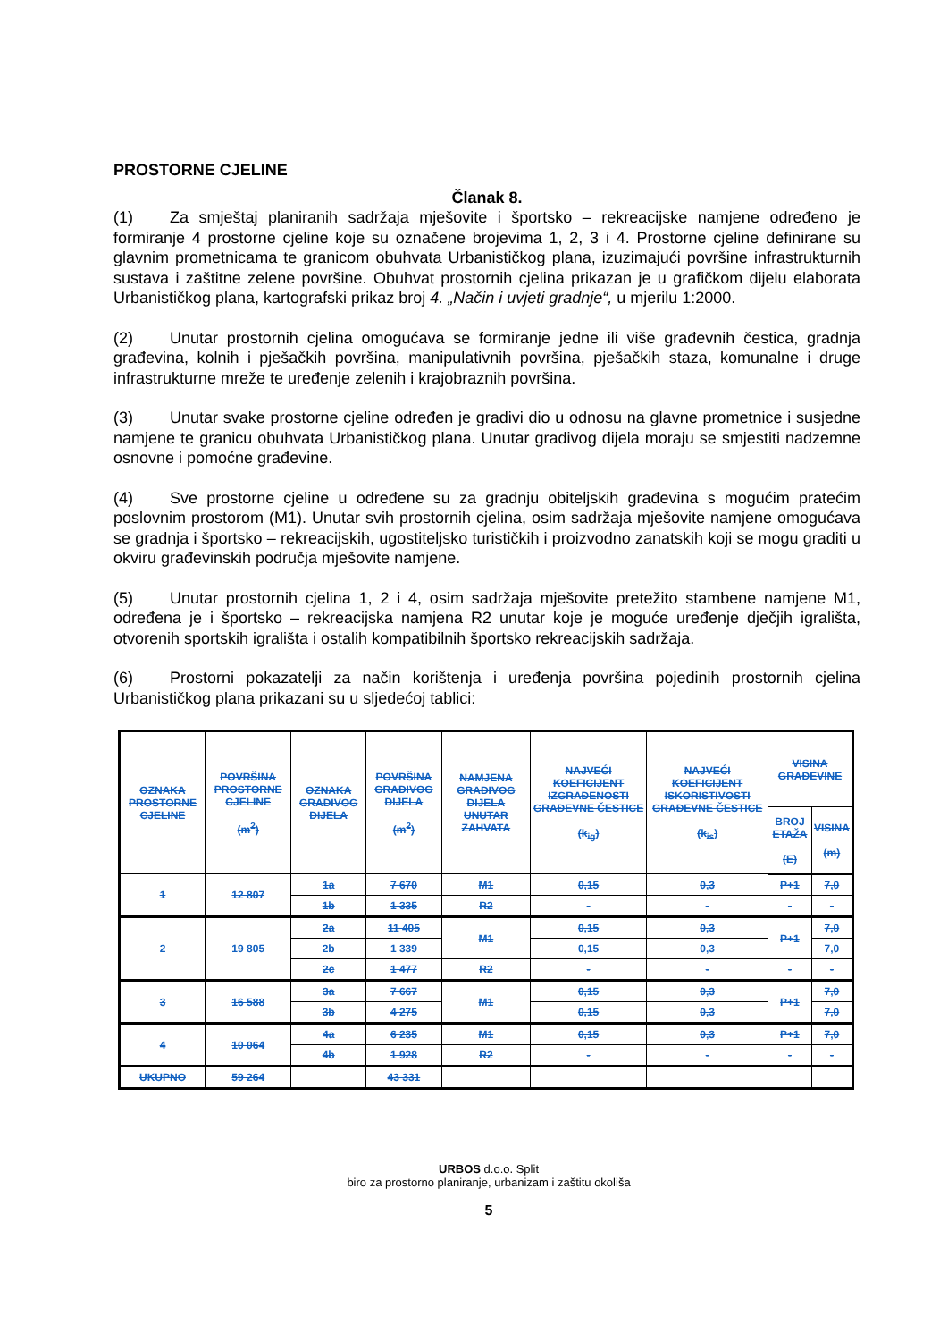PROSTORNE CJELINE
Članak 8.
(1) Za smještaj planiranih sadržaja mješovite i športsko – rekreacijske namjene određeno je formiranje 4 prostorne cjeline koje su označene brojevima 1, 2, 3 i 4. Prostorne cjeline definirane su glavnim prometnicama te granicom obuhvata Urbanističkog plana, izuzimajući površine infrastrukturnih sustava i zaštitne zelene površine. Obuhvat prostornih cjelina prikazan je u grafičkom dijelu elaborata Urbanističkog plana, kartografski prikaz broj 4. „Način i uvjeti gradnje“, u mjerilu 1:2000.
(2) Unutar prostornih cjelina omogućava se formiranje jedne ili više građevnih čestica, gradnja građevina, kolnih i pješačkih površina, manipulativnih površina, pješačkih staza, komunalne i druge infrastrukturne mreže te uređenje zelenih i krajobraznih površina.
(3) Unutar svake prostorne cjeline određen je gradivi dio u odnosu na glavne prometnice i susjedne namjene te granicu obuhvata Urbanističkog plana. Unutar gradivog dijela moraju se smjestiti nadzemne osnovne i pomoćne građevine.
(4) Sve prostorne cjeline u određene su za gradnju obiteljskih građevina s mogućim pratećim poslovnim prostorom (M1). Unutar svih prostornih cjelina, osim sadržaja mješovite namjene omogućava se gradnja i športsko – rekreacijskih, ugostiteljsko turističkih i proizvodno zanatskih koji se mogu graditi u okviru građevinskih područja mješovite namjene.
(5) Unutar prostornih cjelina 1, 2 i 4, osim sadržaja mješovite pretežito stambene namjene M1, određena je i športsko – rekreacijska namjena R2 unutar koje je moguće uređenje dječjih igrališta, otvorenih sportskih igrališta i ostalih kompatibilnih športsko rekreacijskih sadržaja.
(6) Prostorni pokazatelji za način korištenja i uređenja površina pojedinih prostornih cjelina Urbanističkog plana prikazani su u sljedećoj tablici:
| OZNAKA PROSTORNE CJELINE | POVRŠINA PROSTORNE CJELINE (m<sup>2</sup>) | OZNAKA GRADIVOG DIJELA | POVRŠINA GRADIVOG DIJELA (m<sup>2</sup>) | NAMJENA GRADIVOG DIJELA UNUTAR ZAHVATA | NAJVEĆI KOEFICIJENT IZGRAĐENOSTI GRAĐEVNE ČESTICE (k<sub>ig</sub>) | NAJVEĆI KOEFICIJENT ISKORISTIVOSTI GRAĐEVNE ČESTICE (k<sub>is</sub>) | VISINA GRAĐEVINE | |
| --- | --- | --- | --- | --- | --- | --- | --- | --- |
| | | | | | | | BROJ ETAŽA (E) | VISINA (m) |
| 1 | 12 807 | 1a | 7 670 | M1 | 0,15 | 0,3 | P+1 | 7,0 |
| | | 1b | 1 335 | R2 | - | - | - | - |
| 2 | 19 805 | 2a | 11 405 | M1 | 0,15 | 0,3 | P+1 | 7,0 |
| | | 2b | 1 339 | | 0,15 | 0,3 | | 7,0 |
| | | 2c | 1 477 | R2 | - | - | - | - |
| 3 | 16 588 | 3a | 7 667 | M1 | 0,15 | 0,3 | P+1 | 7,0 |
| | | 3b | 4 275 | | 0,15 | 0,3 | | 7,0 |
| 4 | 10 064 | 4a | 6 235 | M1 | 0,15 | 0,3 | P+1 | 7,0 |
| | | 4b | 1 928 | R2 | - | - | - | - |
| UKUPNO | 59 264 | | 43 331 | | | | | |
URBOS d.o.o. Split
biro za prostorno planiranje, urbanizam i zaštitu okoliša
5